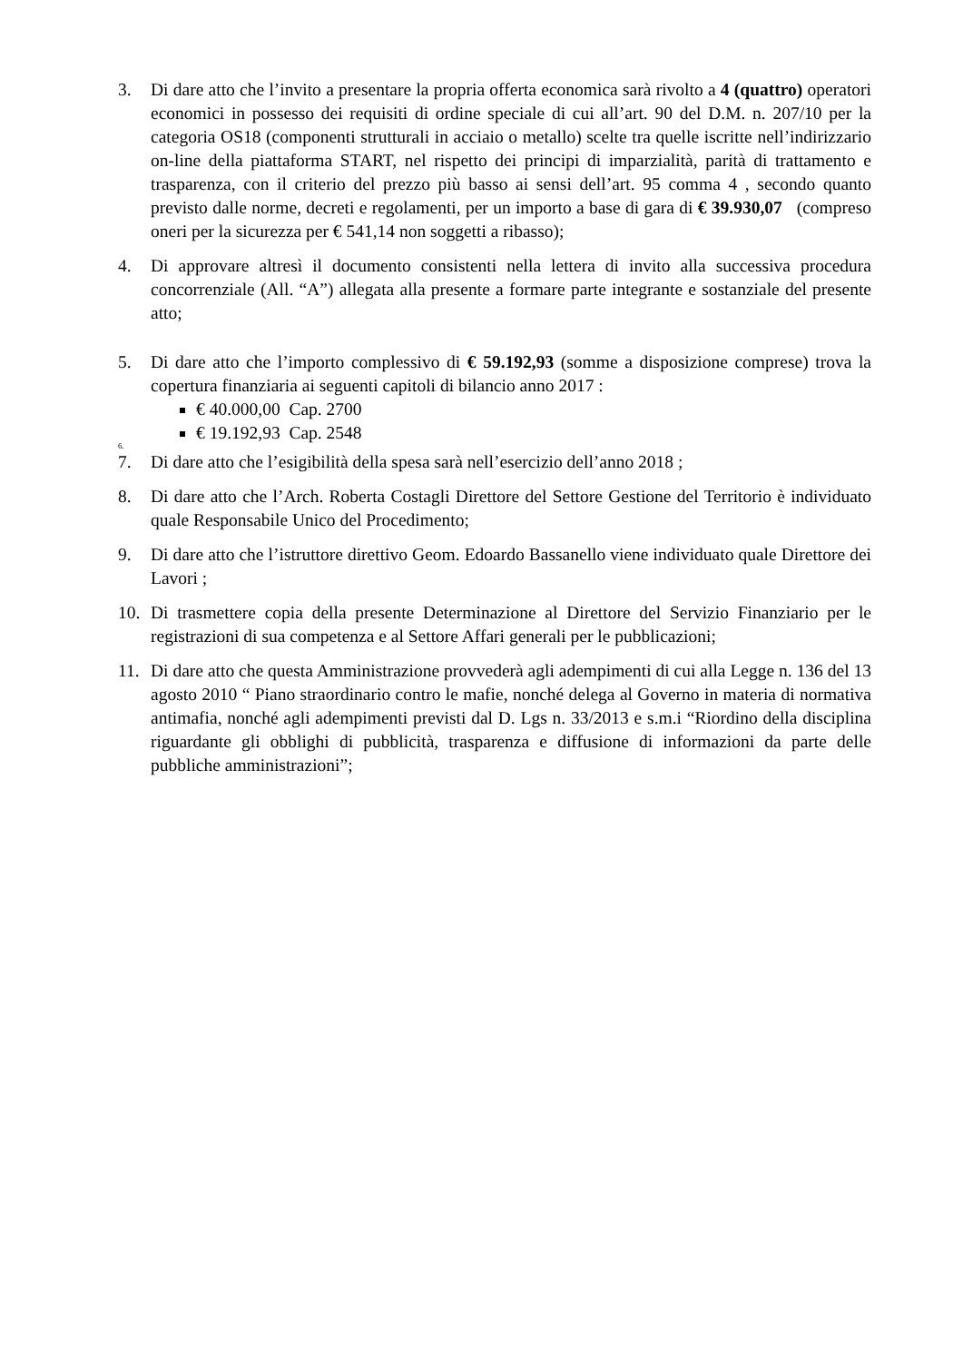3. Di dare atto che l’invito a presentare la propria offerta economica sarà rivolto a 4 (quattro) operatori economici in possesso dei requisiti di ordine speciale di cui all’art. 90 del D.M. n. 207/10 per la categoria OS18 (componenti strutturali in acciaio o metallo) scelte tra quelle iscritte nell’indirizzario on-line della piattaforma START, nel rispetto dei principi di imparzialità, parità di trattamento e trasparenza, con il criterio del prezzo più basso ai sensi dell’art. 95 comma 4 , secondo quanto previsto dalle norme, decreti e regolamenti, per un importo a base di gara di € 39.930,07 (compreso oneri per la sicurezza per € 541,14 non soggetti a ribasso);
4. Di approvare altresì il documento consistenti nella lettera di invito alla successiva procedura concorrenziale (All. “A”) allegata alla presente a formare parte integrante e sostanziale del presente atto;
5. Di dare atto che l’importo complessivo di € 59.192,93 (somme a disposizione comprese) trova la copertura finanziaria ai seguenti capitoli di bilancio anno 2017 :
€ 40.000,00 Cap. 2700
€ 19.192,93 Cap. 2548
6.
7. Di dare atto che l’esigibilità della spesa sarà nell’esercizio dell’anno 2018 ;
8. Di dare atto che l’Arch. Roberta Costagli Direttore del Settore Gestione del Territorio è individuato quale Responsabile Unico del Procedimento;
9. Di dare atto che l’istruttore direttivo Geom. Edoardo Bassanello viene individuato quale Direttore dei Lavori ;
10. Di trasmettere copia della presente Determinazione al Direttore del Servizio Finanziario per le registrazioni di sua competenza e al Settore Affari generali per le pubblicazioni;
11. Di dare atto che questa Amministrazione provvederà agli adempimenti di cui alla Legge n. 136 del 13 agosto 2010 “ Piano straordinario contro le mafie, nonché delega al Governo in materia di normativa antimafia, nonché agli adempimenti previsti dal D. Lgs n. 33/2013 e s.m.i “Riordino della disciplina riguardante gli obblighi di pubblicità, trasparenza e diffusione di informazioni da parte delle pubbliche amministrazioni”;